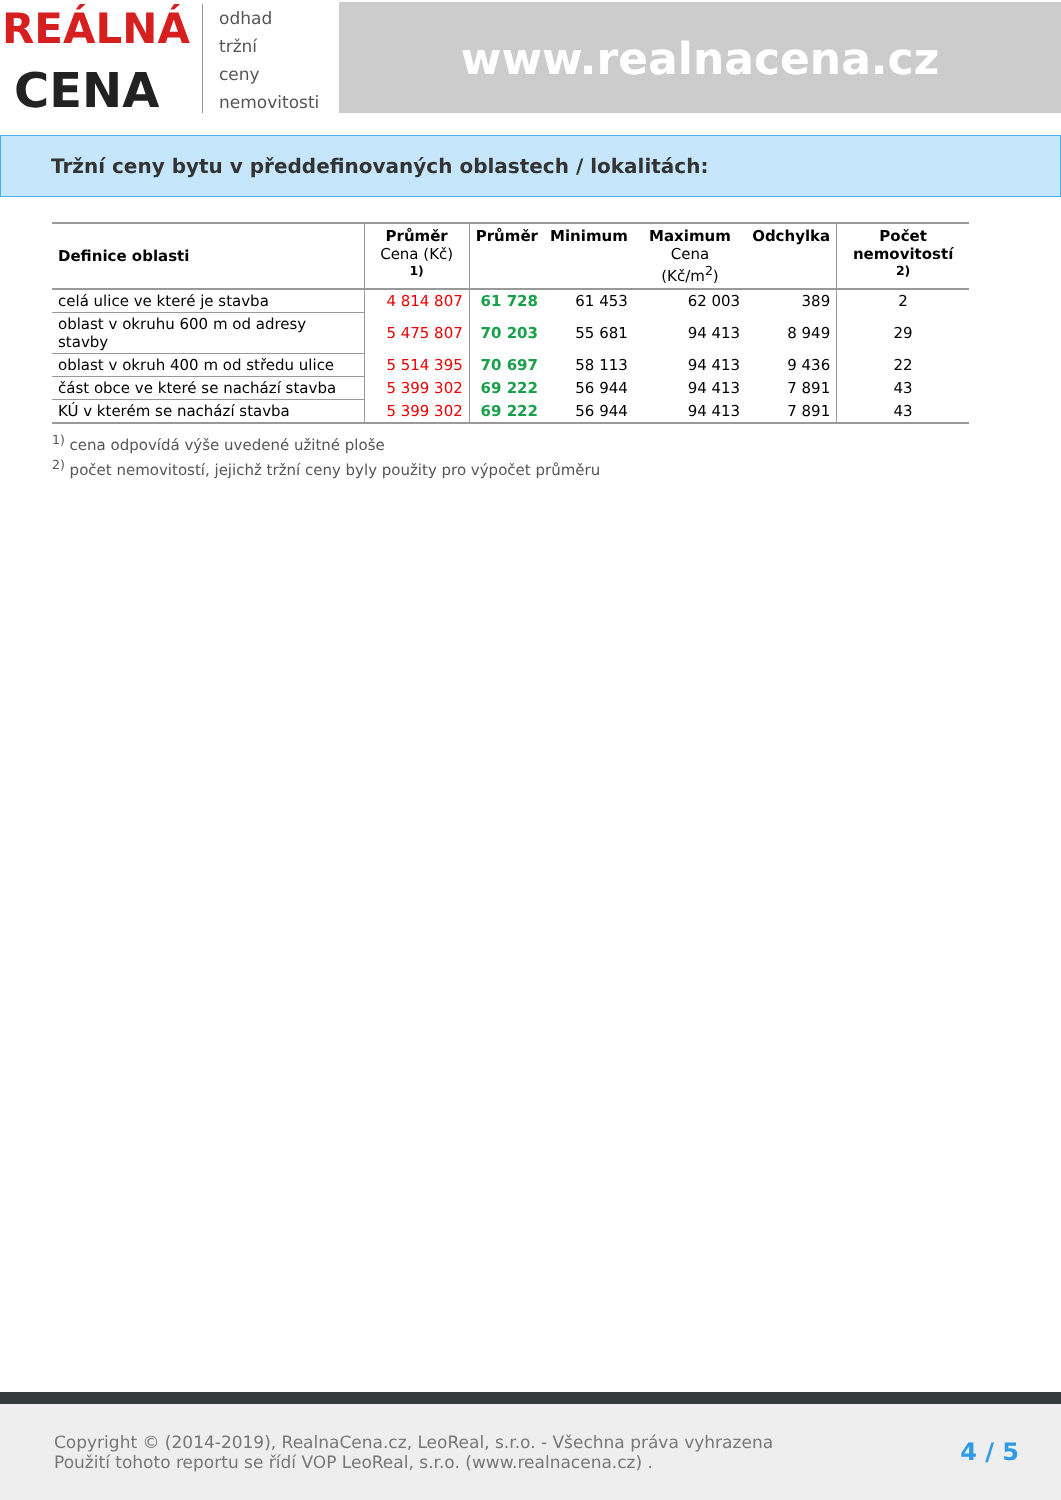REÁLNÁ
CENA
odhad
tržní
ceny
nemovitosti
www.realnacena.cz
Tržní ceny bytu v předdefinovaných oblastech / lokalitách:
| Definice oblasti | Průměr Cena (Kč) <sup>1)</sup> | Průměr | Minimum | Maximum Cena (Kč/m<sup>2</sup>) | Odchylka | Počet nemovitostí <sup>2)</sup> |
| --- | --- | --- | --- | --- | --- | --- |
| celá ulice ve které je stavba | 4 814 807 | 61 728 | 61 453 | 62 003 | 389 | 2 |
| oblast v okruhu 600 m od adresy stavby | 5 475 807 | 70 203 | 55 681 | 94 413 | 8 949 | 29 |
| oblast v okruh 400 m od středu ulice | 5 514 395 | 70 697 | 58 113 | 94 413 | 9 436 | 22 |
| část obce ve které se nachází stavba | 5 399 302 | 69 222 | 56 944 | 94 413 | 7 891 | 43 |
| KÚ v kterém se nachází stavba | 5 399 302 | 69 222 | 56 944 | 94 413 | 7 891 | 43 |
<sup>1)</sup> cena odpovídá výše uvedené užitné ploše
<sup>2)</sup> počet nemovitostí, jejichž tržní ceny byly použity pro výpočet průměru
Copyright © (2014-2019), RealnaCena.cz, LeoReal, s.r.o. - Všechna práva vyhrazena
Použití tohoto reportu se řídí VOP LeoReal, s.r.o. (www.realnacena.cz) .
4 / 5